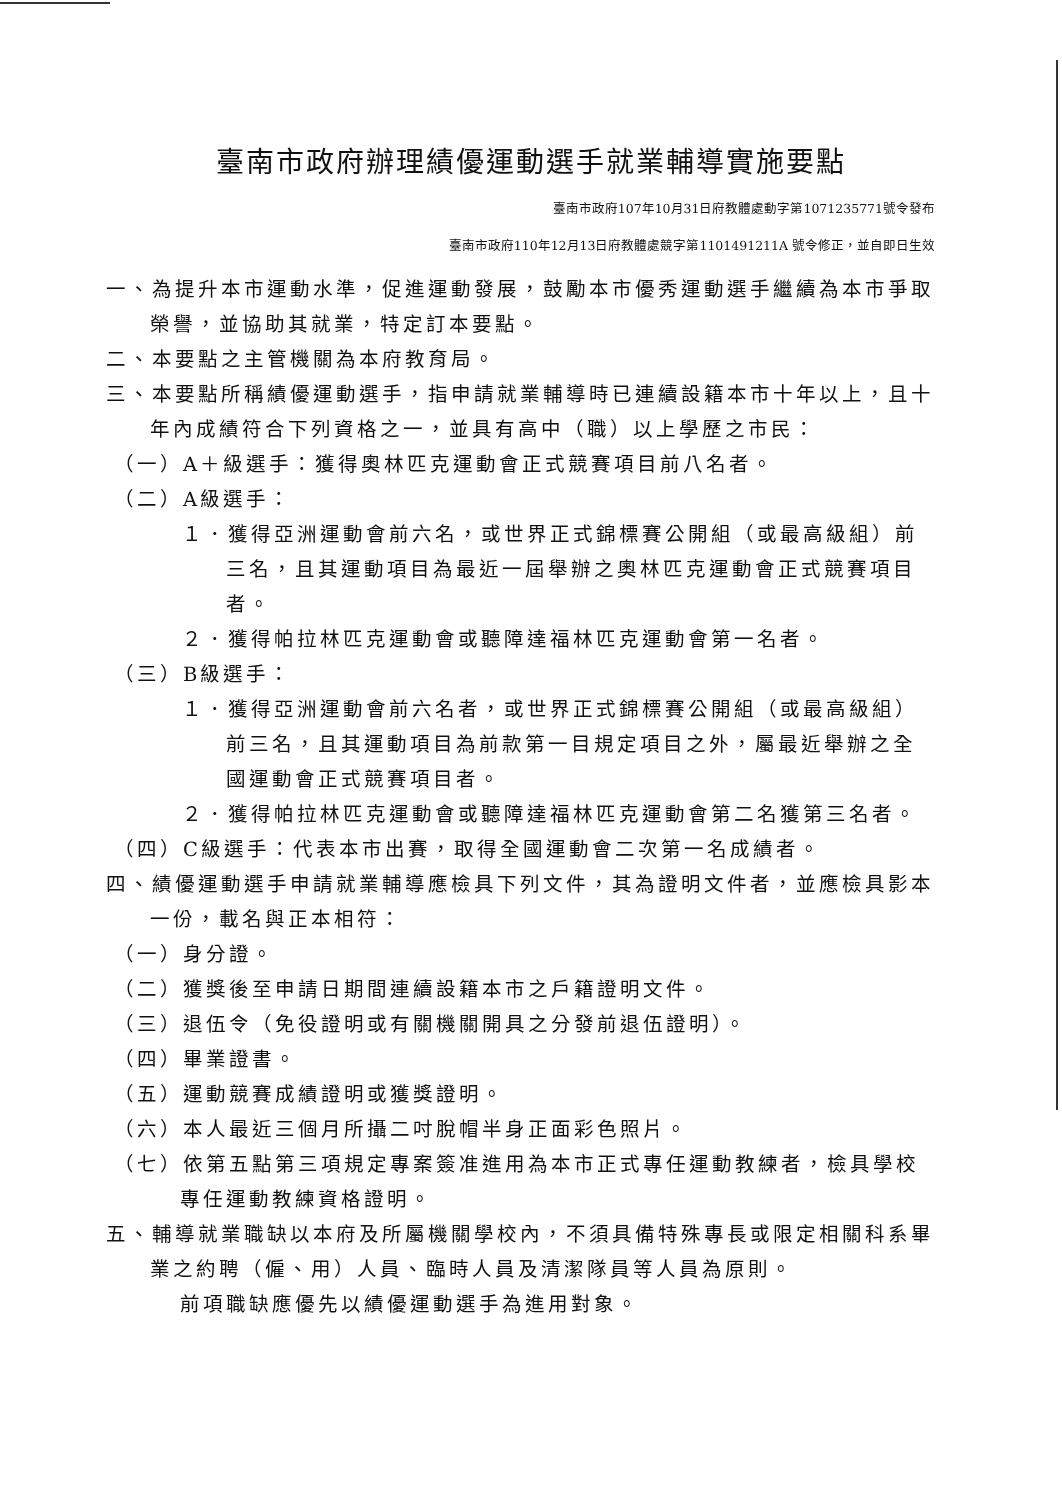臺南市政府辦理績優運動選手就業輔導實施要點
臺南市政府107年10月31日府教體處動字第1071235771號令發布
臺南市政府110年12月13日府教體處競字第1101491211A 號令修正，並自即日生效
一、為提升本市運動水準，促進運動發展，鼓勵本市優秀運動選手繼續為本市爭取榮譽，並協助其就業，特定訂本要點。
二、本要點之主管機關為本府教育局。
三、本要點所稱績優運動選手，指申請就業輔導時已連續設籍本市十年以上，且十年內成績符合下列資格之一，並具有高中（職）以上學歷之市民：
（一）A＋級選手：獲得奧林匹克運動會正式競賽項目前八名者。
（二）A級選手：
１．獲得亞洲運動會前六名，或世界正式錦標賽公開組（或最高級組）前三名，且其運動項目為最近一屆舉辦之奧林匹克運動會正式競賽項目者。
２．獲得帕拉林匹克運動會或聽障達福林匹克運動會第一名者。
（三）B級選手：
１．獲得亞洲運動會前六名者，或世界正式錦標賽公開組（或最高級組）前三名，且其運動項目為前款第一目規定項目之外，屬最近舉辦之全國運動會正式競賽項目者。
２．獲得帕拉林匹克運動會或聽障達福林匹克運動會第二名獲第三名者。
（四）C級選手：代表本市出賽，取得全國運動會二次第一名成績者。
四、績優運動選手申請就業輔導應檢具下列文件，其為證明文件者，並應檢具影本一份，載名與正本相符：
（一）身分證。
（二）獲獎後至申請日期間連續設籍本市之戶籍證明文件。
（三）退伍令（免役證明或有關機關開具之分發前退伍證明）。
（四）畢業證書。
（五）運動競賽成績證明或獲獎證明。
（六）本人最近三個月所攝二吋脫帽半身正面彩色照片。
（七）依第五點第三項規定專案簽准進用為本市正式專任運動教練者，檢具學校專任運動教練資格證明。
五、輔導就業職缺以本府及所屬機關學校內，不須具備特殊專長或限定相關科系畢業之約聘（僱、用）人員、臨時人員及清潔隊員等人員為原則。
前項職缺應優先以績優運動選手為進用對象。